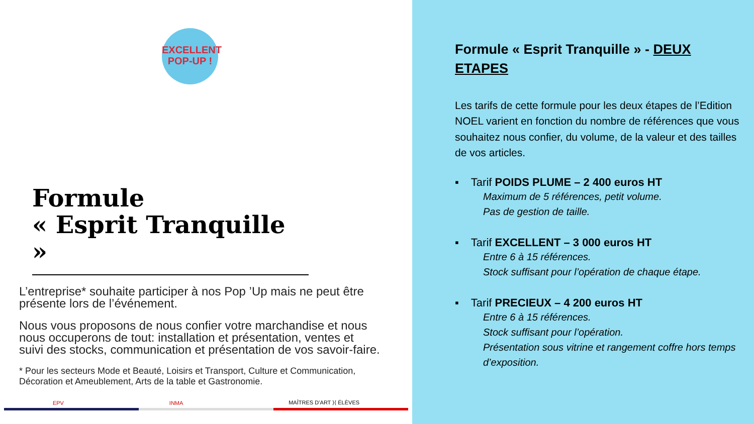EXCELLENT
POP-UP !
Formule
« Esprit Tranquille »
L’entreprise* souhaite participer à nos Pop ’Up mais ne peut être présente lors de l’événement.
Nous vous proposons de nous confier votre marchandise et nous nous occuperons de tout: installation et présentation, ventes et suivi des stocks, communication et présentation de vos savoir-faire.
* Pour les secteurs Mode et Beauté, Loisirs et Transport, Culture et Communication, Décoration et Ameublement, Arts de la table et Gastronomie.
EPV INMA MAÎTRES D’ART ⟩⟨ ÉLÈVES
Formule « Esprit Tranquille » - DEUX ETAPES
Les tarifs de cette formule pour les deux étapes de l’Edition NOEL varient en fonction du nombre de références que vous souhaitez nous confier, du volume, de la valeur et des tailles de vos articles.
▪ Tarif POIDS PLUME – 2 400 euros HT
Maximum de 5 références, petit volume.
Pas de gestion de taille.
▪ Tarif EXCELLENT – 3 000 euros HT
Entre 6 à 15 références.
Stock suffisant pour l’opération de chaque étape.
▪ Tarif PRECIEUX – 4 200 euros HT
Entre 6 à 15 références.
Stock suffisant pour l’opération.
Présentation sous vitrine et rangement coffre hors temps d’exposition.